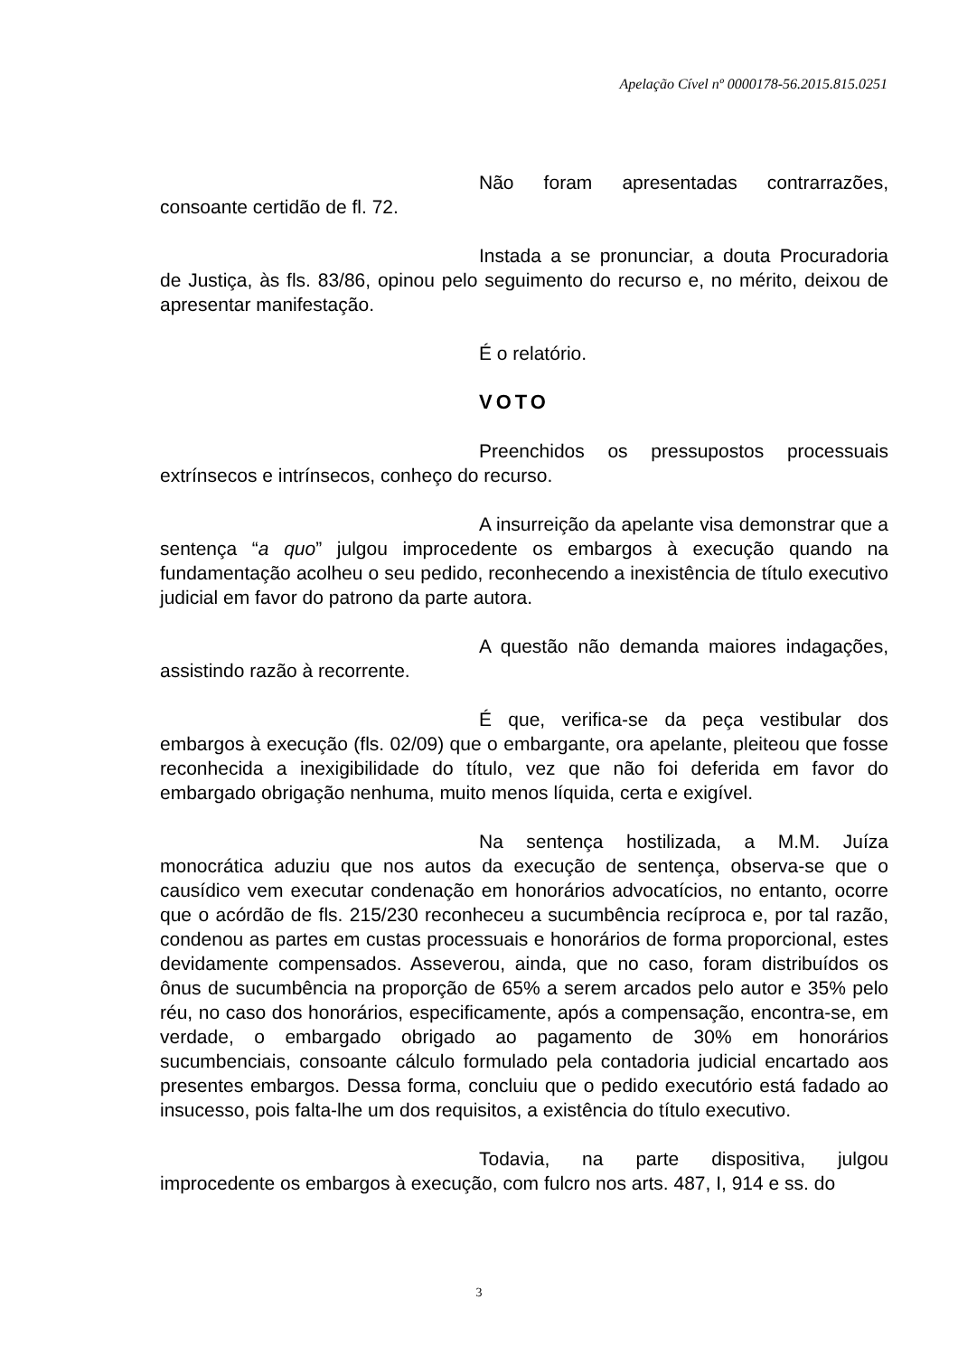Apelação Cível nº 0000178-56.2015.815.0251
Não foram apresentadas contrarrazões, consoante certidão de fl. 72.
Instada a se pronunciar, a douta Procuradoria de Justiça, às fls. 83/86, opinou pelo seguimento do recurso e, no mérito, deixou de apresentar manifestação.
É o relatório.
VOTO
Preenchidos os pressupostos processuais extrínsecos e intrínsecos, conheço do recurso.
A insurreição da apelante visa demonstrar que a sentença “a quo” julgou improcedente os embargos à execução quando na fundamentação acolheu o seu pedido, reconhecendo a inexistência de título executivo judicial em favor do patrono da parte autora.
A questão não demanda maiores indagações, assistindo razão à recorrente.
É que, verifica-se da peça vestibular dos embargos à execução (fls. 02/09) que o embargante, ora apelante, pleiteou que fosse reconhecida a inexigibilidade do título, vez que não foi deferida em favor do embargado obrigação nenhuma, muito menos líquida, certa e exigível.
Na sentença hostilizada, a M.M. Juíza monocrática aduziu que nos autos da execução de sentença, observa-se que o causídico vem executar condenação em honorários advocatícios, no entanto, ocorre que o acórdão de fls. 215/230 reconheceu a sucumbência recíproca e, por tal razão, condenou as partes em custas processuais e honorários de forma proporcional, estes devidamente compensados. Asseverou, ainda, que no caso, foram distribuídos os ônus de sucumbência na proporção de 65% a serem arcados pelo autor e 35% pelo réu, no caso dos honorários, especificamente, após a compensação, encontra-se, em verdade, o embargado obrigado ao pagamento de 30% em honorários sucumbenciais, consoante cálculo formulado pela contadoria judicial encartado aos presentes embargos. Dessa forma, concluiu que o pedido executório está fadado ao insucesso, pois falta-lhe um dos requisitos, a existência do título executivo.
Todavia, na parte dispositiva, julgou improcedente os embargos à execução, com fulcro nos arts. 487, I, 914 e ss. do
3